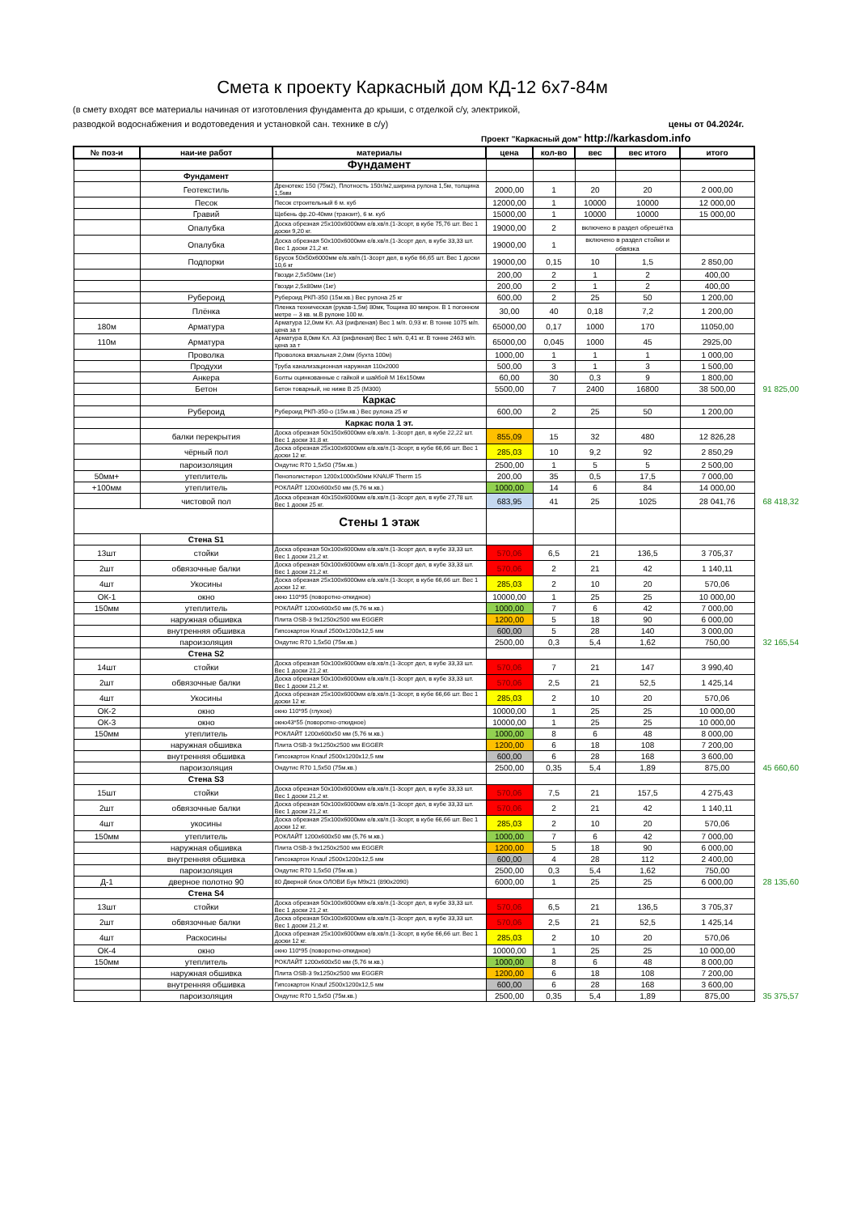Смета к проекту Каркасный дом КД-12 6х7-84м
(в смету входят все материалы начиная от изготовления фундамента до крыши, с отделкой с/у, электрикой,
разводкой водоснабжения и водотоведения и установкой сан. технике в с/у) цены от 04.2024г.
Проект "Каркасный дом" http://karkasdom.info
| № поз-и | наи-ие работ | материалы | цена | кол-во | вес | вес итого | итого | |
| | | Фундамент | | | | | | |
| | Фундамент | | | | | | | |
| | Геотекстиль | Дренотекс 150 (75м2), Плотность 150г/м2,ширина рулона 1,5м, толщина 1,5мм | 2000,00 | 1 | 20 | 20 | 2 000,00 | |
| | Песок | Песок строительный 6 м. куб | 12000,00 | 1 | 10000 | 10000 | 12 000,00 | |
| | Гравий | Щебень фр.20-40мм (транзит), 6 м. куб | 15000,00 | 1 | 10000 | 10000 | 15 000,00 | |
| | Опалубка | Доска обрезная 25х100х6000мм е/в.хв/п.(1-3сорт, в кубе 75,76 шт. Вес 1 доски 9,20 кг. | 19000,00 | 2 | включено в раздел обрешётка | | | |
| | Опалубка | Доска обрезная 50х100х6000мм е/в.хв/п.(1-3сорт дел, в кубе 33,33 шт. Вес 1 доски 21,2 кг. | 19000,00 | 1 | включено в раздел стойки и обвязка | | | |
| | Подпорки | Брусок 50х50х6000мм е/в.хв/п.(1-3сорт дел, в кубе 66,65 шт. Вес 1 доски 10,6 кг | 19000,00 | 0,15 | 10 | 1,5 | 2 850,00 | |
| | | Гвозди 2,5х50мм (1кг) | 200,00 | 2 | 1 | 2 | 400,00 | |
| | | Гвозди 2,5х80мм (1кг) | 200,00 | 2 | 1 | 2 | 400,00 | |
| | Рубероид | Рубероид РКП-350 (15м.кв.) Вес рулона 25 кг | 600,00 | 2 | 25 | 50 | 1 200,00 | |
| | Плёнка | Пленка техническая (рукав-1,5м) 80мк, Тощина 80 микрон. В 1 погонном метре -- 3 кв. м.В рулоне 100 м. | 30,00 | 40 | 0,18 | 7,2 | 1 200,00 | |
| 180м | Арматура | Арматура 12,0мм Кл. А3 (рифленая) Вес 1 м/п. 0,93 кг. В тонне 1075 м/п. цена за т | 65000,00 | 0,17 | 1000 | 170 | 11050,00 | |
| 110м | Арматура | Арматура 8,0мм Кл. А3 (рифленая) Вес 1 м/п. 0,41 кг. В тонне 2463 м/п. цена за т | 65000,00 | 0,045 | 1000 | 45 | 2925,00 | |
| | Проволка | Проволока вязальная 2,0мм (бухта 100м) | 1000,00 | 1 | 1 | 1 | 1 000,00 | |
| | Продухи | Труба канализационная наружная 110х2000 | 500,00 | 3 | 1 | 3 | 1 500,00 | |
| | Анкера | Болты оцинкованные с гайкой и шайбой М 16х150мм | 60,00 | 30 | 0,3 | 9 | 1 800,00 | |
| | Бетон | Бетон товарный, не ниже В 25 (М300) | 5500,00 | 7 | 2400 | 16800 | 38 500,00 | 91 825,00 |
| | | Каркас | | | | | | |
| | Рубероид | Рубероид РКП-350-о (15м.кв.) Вес рулона 25 кг | 600,00 | 2 | 25 | 50 | 1 200,00 | |
| | | Каркас пола 1 эт. | | | | | | |
| | балки перекрытия | Доска обрезная 50х150х6000мм е/в.хв/п. 1-3сорт дел, в кубе 22,22 шт. Вес 1 доски 31,8 кг. | 855,09 | 15 | 32 | 480 | 12 826,28 | |
| | чёрный пол | Доска обрезная 25х100х6000мм е/в.хв/п.(1-3сорт, в кубе 66,66 шт. Вес 1 доски 12 кг. | 285,03 | 10 | 9,2 | 92 | 2 850,29 | |
| | пароизоляция | Ондутис R70 1,5х50 (75м.кв.) | 2500,00 | 1 | 5 | 5 | 2 500,00 | |
| 50мм+ | утеплитель | Пенополистирол 1200х1000х50мм KNAUF Therm 15 | 200,00 | 35 | 0,5 | 17,5 | 7 000,00 | |
| +100мм | утеплитель | РОКЛАЙТ 1200х600х50 мм (5,76 м.кв.) | 1000,00 | 14 | 6 | 84 | 14 000,00 | |
| | чистовой пол | Доска обрезная 40х150х6000мм е/в.хв/п.(1-3сорт дел, в кубе 27,78 шт. Вес 1 доски 25 кг. | 683,95 | 41 | 25 | 1025 | 28 041,76 | 68 418,32 |
| | | Стены 1 этаж | | | | | | |
| | Стена S1 | | | | | | | |
| 13шт | стойки | Доска обрезная 50х100х6000мм е/в.хв/п.(1-3сорт дел, в кубе 33,33 шт. Вес 1 доски 21,2 кг. | 570,06 | 6,5 | 21 | 136,5 | 3 705,37 | |
| 2шт | обвязочные балки | Доска обрезная 50х100х6000мм е/в.хв/п.(1-3сорт дел, в кубе 33,33 шт. Вес 1 доски 21,2 кг. | 570,06 | 2 | 21 | 42 | 1 140,11 | |
| 4шт | Укосины | Доска обрезная 25х100х6000мм е/в.хв/п.(1-3сорт, в кубе 66,66 шт. Вес 1 доски 12 кг. | 285,03 | 2 | 10 | 20 | 570,06 | |
| ОК-1 | окно | окно 110*95 (поворотно-откидное) | 10000,00 | 1 | 25 | 25 | 10 000,00 | |
| 150мм | утеплитель | РОКЛАЙТ 1200х600х50 мм (5,76 м.кв.) | 1000,00 | 7 | 6 | 42 | 7 000,00 | |
| | наружная обшивка | Плита OSB-3 9х1250х2500 мм EGGER | 1200,00 | 5 | 18 | 90 | 6 000,00 | |
| | внутренняя обшивка | Гипсокартон Knauf 2500х1200х12,5 мм | 600,00 | 5 | 28 | 140 | 3 000,00 | |
| | пароизоляция | Ондутис R70 1,5х50 (75м.кв.) | 2500,00 | 0,3 | 5,4 | 1,62 | 750,00 | 32 165,54 |
| | Стена S2 | | | | | | | |
| 14шт | стойки | Доска обрезная 50х100х6000мм е/в.хв/п.(1-3сорт дел, в кубе 33,33 шт. Вес 1 доски 21,2 кг. | 570,06 | 7 | 21 | 147 | 3 990,40 | |
| 2шт | обвязочные балки | Доска обрезная 50х100х6000мм е/в.хв/п.(1-3сорт дел, в кубе 33,33 шт. Вес 1 доски 21,2 кг. | 570,06 | 2,5 | 21 | 52,5 | 1 425,14 | |
| 4шт | Укосины | Доска обрезная 25х100х6000мм е/в.хв/п.(1-3сорт, в кубе 66,66 шт. Вес 1 доски 12 кг. | 285,03 | 2 | 10 | 20 | 570,06 | |
| ОК-2 | окно | окно 110*95 (глухое) | 10000,00 | 1 | 25 | 25 | 10 000,00 | |
| ОК-3 | окно | окно43*55 (поворотно-откидное) | 10000,00 | 1 | 25 | 25 | 10 000,00 | |
| 150мм | утеплитель | РОКЛАЙТ 1200х600х50 мм (5,76 м.кв.) | 1000,00 | 8 | 6 | 48 | 8 000,00 | |
| | наружная обшивка | Плита OSB-3 9х1250х2500 мм EGGER | 1200,00 | 6 | 18 | 108 | 7 200,00 | |
| | внутренняя обшивка | Гипсокартон Knauf 2500х1200х12,5 мм | 600,00 | 6 | 28 | 168 | 3 600,00 | |
| | пароизоляция | Ондутис R70 1,5х50 (75м.кв.) | 2500,00 | 0,35 | 5,4 | 1,89 | 875,00 | 45 660,60 |
| | Стена S3 | | | | | | | |
| 15шт | стойки | Доска обрезная 50х100х6000мм е/в.хв/п.(1-3сорт дел, в кубе 33,33 шт. Вес 1 доски 21,2 кг. | 570,06 | 7,5 | 21 | 157,5 | 4 275,43 | |
| 2шт | обвязочные балки | Доска обрезная 50х100х6000мм е/в.хв/п.(1-3сорт дел, в кубе 33,33 шт. Вес 1 доски 21,2 кг. | 570,06 | 2 | 21 | 42 | 1 140,11 | |
| 4шт | укосины | Доска обрезная 25х100х6000мм е/в.хв/п.(1-3сорт, в кубе 66,66 шт. Вес 1 доски 12 кг. | 285,03 | 2 | 10 | 20 | 570,06 | |
| 150мм | утеплитель | РОКЛАЙТ 1200х600х50 мм (5,76 м.кв.) | 1000,00 | 7 | 6 | 42 | 7 000,00 | |
| | наружная обшивка | Плита OSB-3 9х1250х2500 мм EGGER | 1200,00 | 5 | 18 | 90 | 6 000,00 | |
| | внутренняя обшивка | Гипсокартон Knauf 2500х1200х12,5 мм | 600,00 | 4 | 28 | 112 | 2 400,00 | |
| | пароизоляция | Ондутис R70 1,5х50 (75м.кв.) | 2500,00 | 0,3 | 5,4 | 1,62 | 750,00 | |
| Д-1 | дверное полотно 90 | 80 Дверной блок ОЛОВИ Бук М9х21 (890х2090) | 6000,00 | 1 | 25 | 25 | 6 000,00 | 28 135,60 |
| | Стена S4 | | | | | | | |
| 13шт | стойки | Доска обрезная 50х100х6000мм е/в.хв/п.(1-3сорт дел, в кубе 33,33 шт. Вес 1 доски 21,2 кг. | 570,06 | 6,5 | 21 | 136,5 | 3 705,37 | |
| 2шт | обвязочные балки | Доска обрезная 50х100х6000мм е/в.хв/п.(1-3сорт дел, в кубе 33,33 шт. Вес 1 доски 21,2 кг. | 570,06 | 2,5 | 21 | 52,5 | 1 425,14 | |
| 4шт | Раскосины | Доска обрезная 25х100х6000мм е/в.хв/п.(1-3сорт, в кубе 66,66 шт. Вес 1 доски 12 кг. | 285,03 | 2 | 10 | 20 | 570,06 | |
| ОК-4 | окно | окно 110*95 (поворотно-откидное) | 10000,00 | 1 | 25 | 25 | 10 000,00 | |
| 150мм | утеплитель | РОКЛАЙТ 1200х600х50 мм (5,76 м.кв.) | 1000,00 | 8 | 6 | 48 | 8 000,00 | |
| | наружная обшивка | Плита OSB-3 9х1250х2500 мм EGGER | 1200,00 | 6 | 18 | 108 | 7 200,00 | |
| | внутренняя обшивка | Гипсокартон Knauf 2500х1200х12,5 мм | 600,00 | 6 | 28 | 168 | 3 600,00 | |
| | пароизоляция | Ондутис R70 1,5х50 (75м.кв.) | 2500,00 | 0,35 | 5,4 | 1,89 | 875,00 | 35 375,57 |